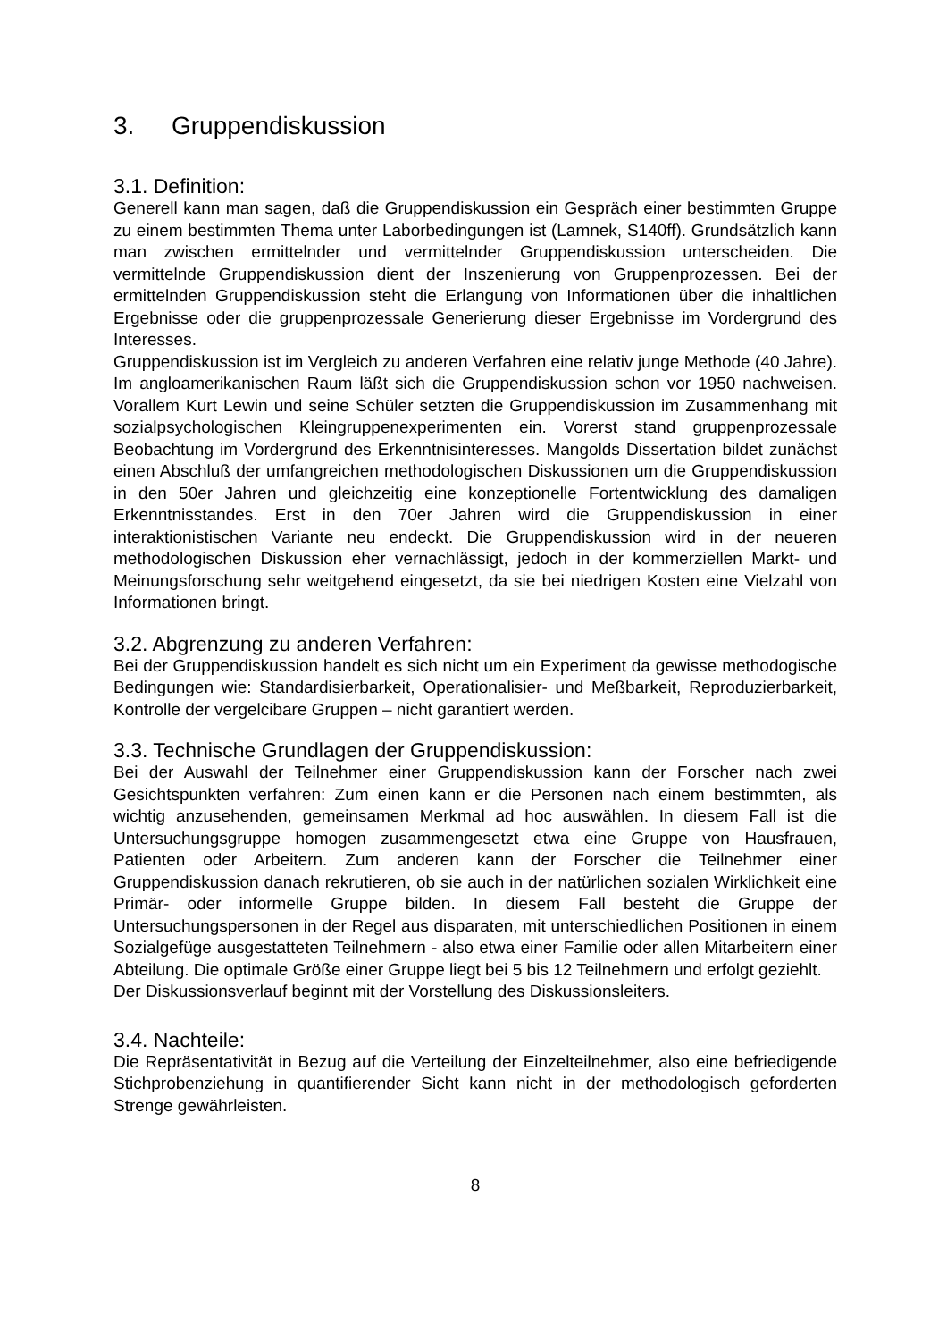3. Gruppendiskussion
3.1. Definition:
Generell kann man sagen, daß die Gruppendiskussion ein Gespräch einer bestimmten Gruppe zu einem bestimmten Thema unter Laborbedingungen ist (Lamnek, S140ff). Grundsätzlich kann man zwischen ermittelnder und vermittelnder Gruppendiskussion unterscheiden. Die vermittelnde Gruppendiskussion dient der Inszenierung von Gruppenprozessen. Bei der ermittelnden Gruppendiskussion steht die Erlangung von Informationen über die inhaltlichen Ergebnisse oder die gruppenprozessale Generierung dieser Ergebnisse im Vordergrund des Interesses.
Gruppendiskussion ist im Vergleich zu anderen Verfahren eine relativ junge Methode (40 Jahre). Im angloamerikanischen Raum läßt sich die Gruppendiskussion schon vor 1950 nachweisen. Vorallem Kurt Lewin und seine Schüler setzten die Gruppendiskussion im Zusammenhang mit sozialpsychologischen Kleingruppenexperimenten ein. Vorerst stand gruppenprozessale Beobachtung im Vordergrund des Erkenntnisinteresses. Mangolds Dissertation bildet zunächst einen Abschluß der umfangreichen methodologischen Diskussionen um die Gruppendiskussion in den 50er Jahren und gleichzeitig eine konzeptionelle Fortentwicklung des damaligen Erkenntnisstandes. Erst in den 70er Jahren wird die Gruppendiskussion in einer interaktionistischen Variante neu endeckt. Die Gruppendiskussion wird in der neueren methodologischen Diskussion eher vernachlässigt, jedoch in der kommerziellen Markt- und Meinungsforschung sehr weitgehend eingesetzt, da sie bei niedrigen Kosten eine Vielzahl von Informationen bringt.
3.2. Abgrenzung zu anderen Verfahren:
Bei der Gruppendiskussion handelt es sich nicht um ein Experiment da gewisse methodogische Bedingungen wie: Standardisierbarkeit, Operationalisier- und Meßbarkeit, Reproduzierbarkeit, Kontrolle der vergelcibare Gruppen – nicht garantiert werden.
3.3. Technische Grundlagen der Gruppendiskussion:
Bei der Auswahl der Teilnehmer einer Gruppendiskussion kann der Forscher nach zwei Gesichtspunkten verfahren: Zum einen kann er die Personen nach einem bestimmten, als wichtig anzusehenden, gemeinsamen Merkmal ad hoc auswählen. In diesem Fall ist die Untersuchungsgruppe homogen zusammengesetzt etwa eine Gruppe von Hausfrauen, Patienten oder Arbeitern. Zum anderen kann der Forscher die Teilnehmer einer Gruppendiskussion danach rekrutieren, ob sie auch in der natürlichen sozialen Wirklichkeit eine Primär- oder informelle Gruppe bilden. In diesem Fall besteht die Gruppe der Untersuchungspersonen in der Regel aus disparaten, mit unterschiedlichen Positionen in einem Sozialgefüge ausgestatteten Teilnehmern - also etwa einer Familie oder allen Mitarbeitern einer Abteilung. Die optimale Größe einer Gruppe liegt bei 5 bis 12 Teilnehmern und erfolgt geziehlt.
Der Diskussionsverlauf beginnt mit der Vorstellung des Diskussionsleiters.
3.4. Nachteile:
Die Repräsentativität in Bezug auf die Verteilung der Einzelteilnehmer, also eine befriedigende Stichprobenziehung in quantifierender Sicht kann nicht in der methodologisch geforderten Strenge gewährleisten.
8